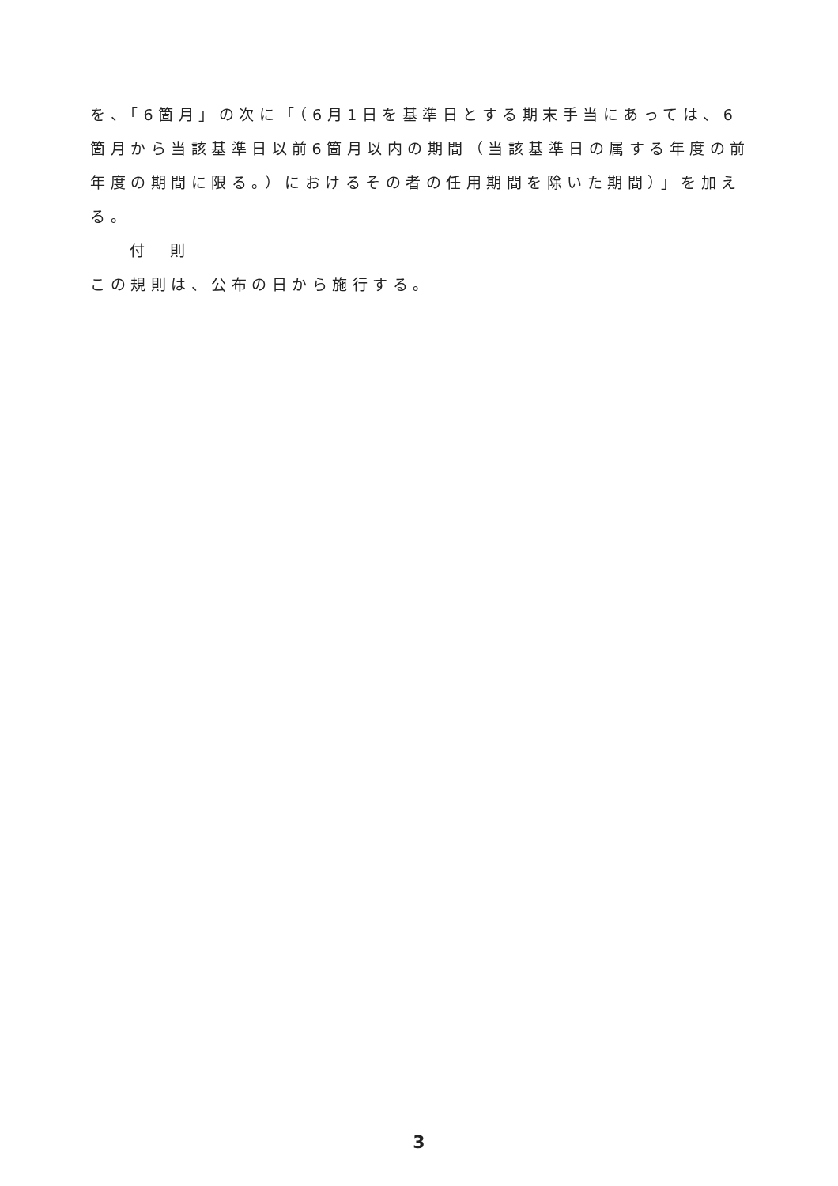を、「6箇月」の次に「（6月1日を基準日とする期末手当にあっては、6箇月から当該基準日以前6箇月以内の期間（当該基準日の属する年度の前年度の期間に限る。）におけるその者の任用期間を除いた期間）」を加える。
付　則
この規則は、公布の日から施行する。
3